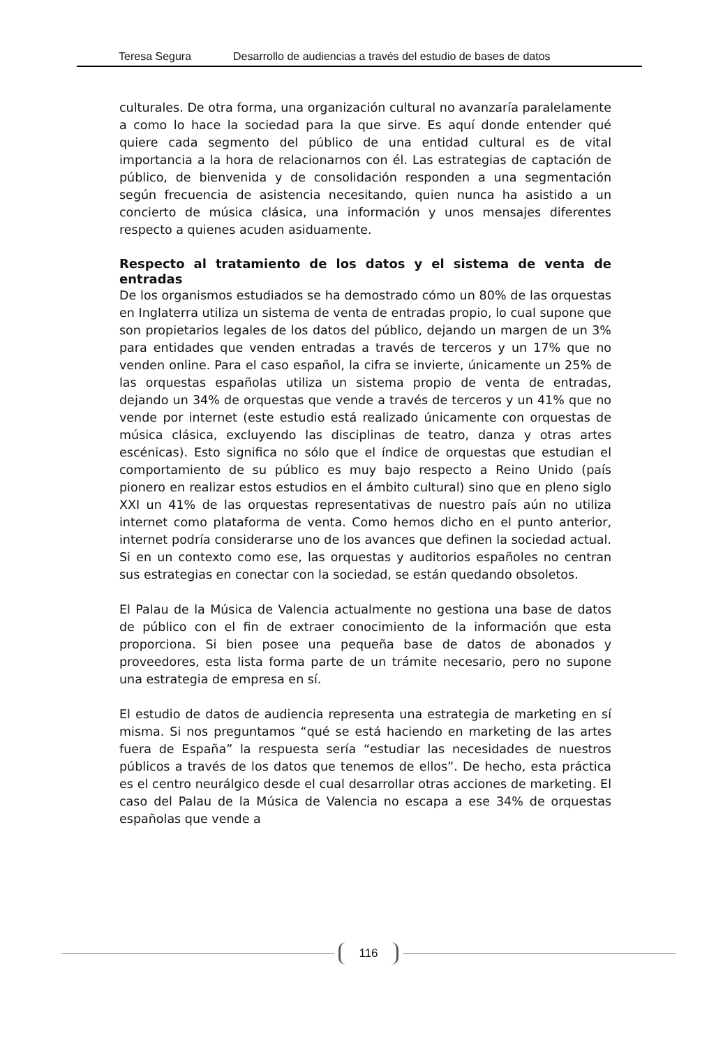Teresa Segura Desarrollo de audiencias a través del estudio de bases de datos
culturales. De otra forma, una organización cultural no avanzaría paralelamente a como lo hace la sociedad para la que sirve. Es aquí donde entender qué quiere cada segmento del público de una entidad cultural es de vital importancia a la hora de relacionarnos con él. Las estrategias de captación de público, de bienvenida y de consolidación responden a una segmentación según frecuencia de asistencia necesitando, quien nunca ha asistido a un concierto de música clásica, una información y unos mensajes diferentes respecto a quienes acuden asiduamente.
Respecto al tratamiento de los datos y el sistema de venta de entradas
De los organismos estudiados se ha demostrado cómo un 80% de las orquestas en Inglaterra utiliza un sistema de venta de entradas propio, lo cual supone que son propietarios legales de los datos del público, dejando un margen de un 3% para entidades que venden entradas a través de terceros y un 17% que no venden online. Para el caso español, la cifra se invierte, únicamente un 25% de las orquestas españolas utiliza un sistema propio de venta de entradas, dejando un 34% de orquestas que vende a través de terceros y un 41% que no vende por internet (este estudio está realizado únicamente con orquestas de música clásica, excluyendo las disciplinas de teatro, danza y otras artes escénicas). Esto significa no sólo que el índice de orquestas que estudian el comportamiento de su público es muy bajo respecto a Reino Unido (país pionero en realizar estos estudios en el ámbito cultural) sino que en pleno siglo XXI un 41% de las orquestas representativas de nuestro país aún no utiliza internet como plataforma de venta. Como hemos dicho en el punto anterior, internet podría considerarse uno de los avances que definen la sociedad actual. Si en un contexto como ese, las orquestas y auditorios españoles no centran sus estrategias en conectar con la sociedad, se están quedando obsoletos.
El Palau de la Música de Valencia actualmente no gestiona una base de datos de público con el fin de extraer conocimiento de la información que esta proporciona. Si bien posee una pequeña base de datos de abonados y proveedores, esta lista forma parte de un trámite necesario, pero no supone una estrategia de empresa en sí.
El estudio de datos de audiencia representa una estrategia de marketing en sí misma. Si nos preguntamos “qué se está haciendo en marketing de las artes fuera de España” la respuesta sería “estudiar las necesidades de nuestros públicos a través de los datos que tenemos de ellos”. De hecho, esta práctica es el centro neurálgico desde el cual desarrollar otras acciones de marketing. El caso del Palau de la Música de Valencia no escapa a ese 34% de orquestas españolas que vende a
116